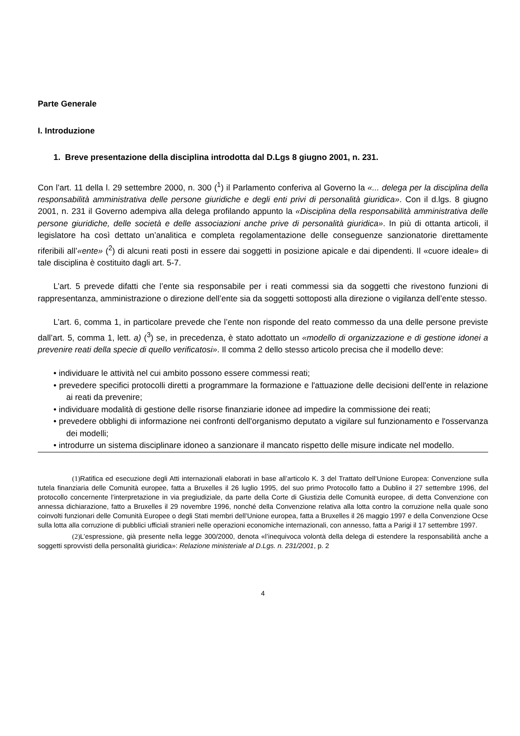Parte Generale
I. Introduzione
1. Breve presentazione della disciplina introdotta dal D.Lgs 8 giugno 2001, n. 231.
Con l’art. 11 della l. 29 settembre 2000, n. 300 (<sup>1</sup>) il Parlamento conferiva al Governo la «... delega per la disciplina della responsabilità amministrativa delle persone giuridiche e degli enti privi di personalità giuridica». Con il d.lgs. 8 giugno 2001, n. 231 il Governo adempiva alla delega profilando appunto la «Disciplina della responsabilità amministrativa delle persone giuridiche, delle società e delle associazioni anche prive di personalità giuridica». In più di ottanta articoli, il legislatore ha così dettato un’analitica e completa regolamentazione delle conseguenze sanzionatorie direttamente riferibili all’«ente» (<sup>2</sup>) di alcuni reati posti in essere dai soggetti in posizione apicale e dai dipendenti. Il «cuore ideale» di tale disciplina è costituito dagli art. 5-7.
L’art. 5 prevede difatti che l’ente sia responsabile per i reati commessi sia da soggetti che rivestono funzioni di rappresentanza, amministrazione o direzione dell’ente sia da soggetti sottoposti alla direzione o vigilanza dell’ente stesso.
L’art. 6, comma 1, in particolare prevede che l’ente non risponde del reato commesso da una delle persone previste dall’art. 5, comma 1, lett. a) (<sup>3</sup>) se, in precedenza, è stato adottato un «modello di organizzazione e di gestione idonei a prevenire reati della specie di quello verificatosi». Il comma 2 dello stesso articolo precisa che il modello deve:
• individuare le attività nel cui ambito possono essere commessi reati;
• prevedere specifici protocolli diretti a programmare la formazione e l'attuazione delle decisioni dell'ente in relazione ai reati da prevenire;
• individuare modalità di gestione delle risorse finanziarie idonee ad impedire la commissione dei reati;
• prevedere obblighi di informazione nei confronti dell'organismo deputato a vigilare sul funzionamento e l'osservanza dei modelli;
• introdurre un sistema disciplinare idoneo a sanzionare il mancato rispetto delle misure indicate nel modello.
(1) Ratifica ed esecuzione degli Atti internazionali elaborati in base all’articolo K. 3 del Trattato dell’Unione Europea: Convenzione sulla tutela finanziaria delle Comunità europee, fatta a Bruxelles il 26 luglio 1995, del suo primo Protocollo fatto a Dublino il 27 settembre 1996, del protocollo concernente l’interpretazione in via pregiudiziale, da parte della Corte di Giustizia delle Comunità europee, di detta Convenzione con annessa dichiarazione, fatto a Bruxelles il 29 novembre 1996, nonché della Convenzione relativa alla lotta contro la corruzione nella quale sono coinvolti funzionari delle Comunità Europee o degli Stati membri dell’Unione europea, fatta a Bruxelles il 26 maggio 1997 e della Convenzione Ocse sulla lotta alla corruzione di pubblici ufficiali stranieri nelle operazioni economiche internazionali, con annesso, fatta a Parigi il 17 settembre 1997.
(2) L’espressione, già presente nella legge 300/2000, denota «l’inequivoca volontà della delega di estendere la responsabilità anche a soggetti sprovvisti della personalità giuridica»: Relazione ministeriale al D.Lgs. n. 231/2001, p. 2
4